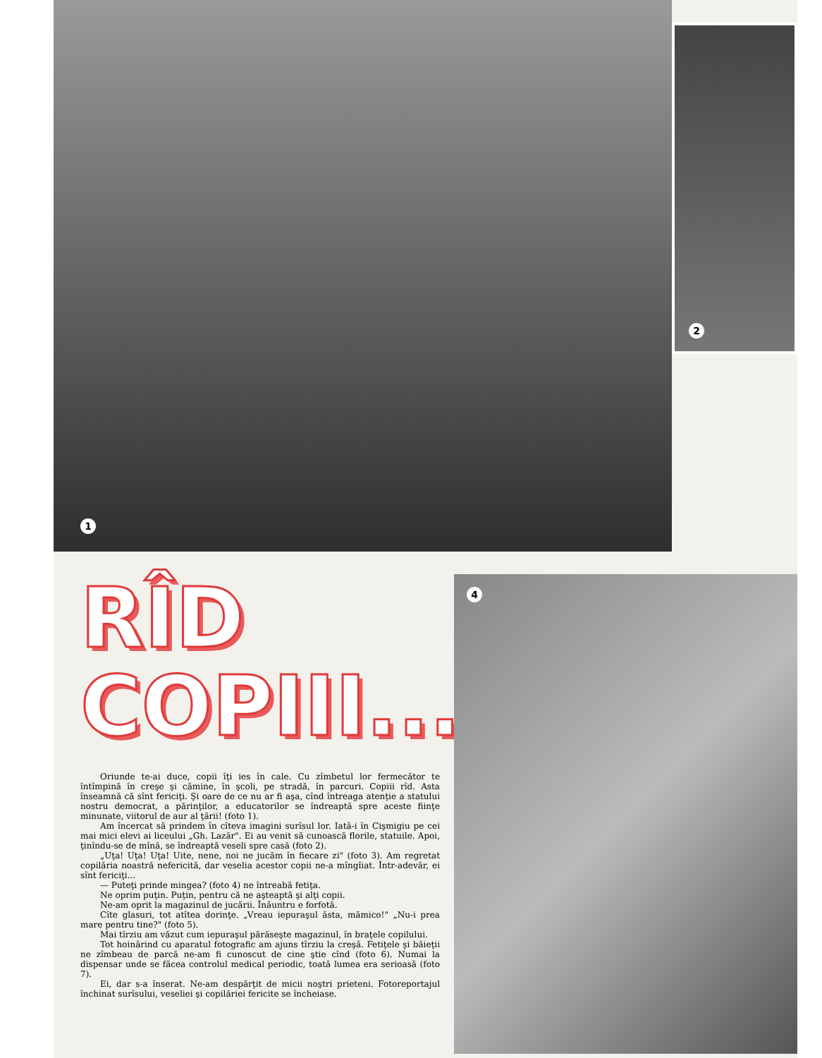1
2
RÎD
COPIII...
Oriunde te-ai duce, copii îţi ies în cale. Cu zîmbetul lor fermecător te întîmpină în creşe şi cămine, în şcoli, pe stradă, în parcuri. Copiii rîd. Asta înseamnă că sînt fericiţi. Şi oare de ce nu ar fi aşa, cînd întreaga atenţie a statului nostru democrat, a părinţilor, a educatorilor se îndreaptă spre aceste fiinţe minunate, viitorul de aur al ţării! (foto 1).
Am încercat să prindem în cîteva imagini surîsul lor. Iată-i în Cişmigiu pe cei mai mici elevi ai liceului „Gh. Lazăr". Ei au venit să cunoască florile, statuile. Apoi, ţinîndu-se de mînă, se îndreaptă veseli spre casă (foto 2).
„Uţa! Uţa! Uţa! Uite, nene, noi ne jucăm în fiecare zi" (foto 3). Am regretat copilăria noastră nefericită, dar veselia acestor copii ne-a mîngîiat. Într-adevăr, ei sînt fericiţi...
— Puteţi prinde mingea? (foto 4) ne întreabă fetiţa.
Ne oprim puţin. Puţin, pentru că ne aşteaptă şi alţi copii.
Ne-am oprit la magazinul de jucării. Înăuntru e forfotă.
Cîte glasuri, tot atîtea dorinţe. „Vreau iepuraşul ăsta, mămico!" „Nu-i prea mare pentru tine?" (foto 5).
Mai tîrziu am văzut cum iepuraşul părăseşte magazinul, în braţele copilului.
Tot hoinărind cu aparatul fotografic am ajuns tîrziu la creşă. Fetiţele şi băieţii ne zîmbeau de parcă ne-am fi cunoscut de cine ştie cînd (foto 6). Numai la dispensar unde se făcea controlul medical periodic, toată lumea era serioasă (foto 7).
Ei, dar s-a înserat. Ne-am despărţit de micii noştri prieteni. Fotoreportajul închinat surîsului, veseliei şi copilăriei fericite se încheiase.
4